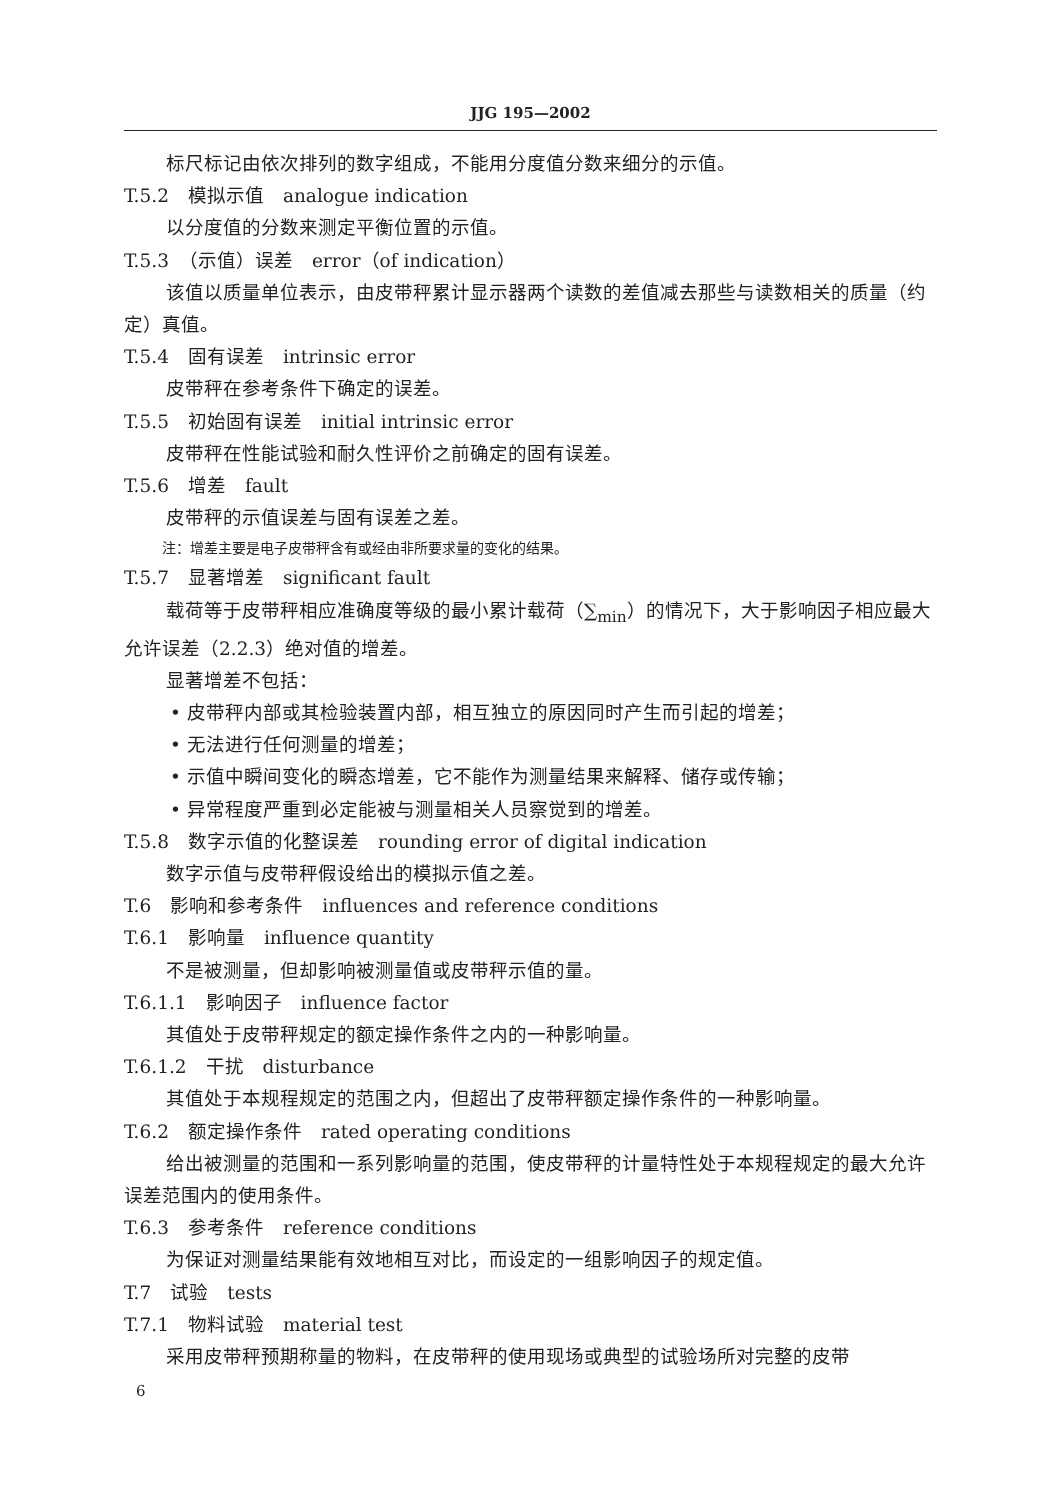JJG 195—2002
标尺标记由依次排列的数字组成，不能用分度值分数来细分的示值。
T.5.2　模拟示值　analogue indication
以分度值的分数来测定平衡位置的示值。
T.5.3　（示值）误差　error（of indication）
该值以质量单位表示，由皮带秤累计显示器两个读数的差值减去那些与读数相关的质量（约定）真值。
T.5.4　固有误差　intrinsic error
皮带秤在参考条件下确定的误差。
T.5.5　初始固有误差　initial intrinsic error
皮带秤在性能试验和耐久性评价之前确定的固有误差。
T.5.6　增差　fault
皮带秤的示值误差与固有误差之差。
注：增差主要是电子皮带秤含有或经由非所要求量的变化的结果。
T.5.7　显著增差　significant fault
载荷等于皮带秤相应准确度等级的最小累计载荷（∑<sub>min</sub>）的情况下，大于影响因子相应最大允许误差（2.2.3）绝对值的增差。
显著增差不包括：
• 皮带秤内部或其检验装置内部，相互独立的原因同时产生而引起的增差；
• 无法进行任何测量的增差；
• 示值中瞬间变化的瞬态增差，它不能作为测量结果来解释、储存或传输；
• 异常程度严重到必定能被与测量相关人员察觉到的增差。
T.5.8　数字示值的化整误差　rounding error of digital indication
数字示值与皮带秤假设给出的模拟示值之差。
T.6　影响和参考条件　influences and reference conditions
T.6.1　影响量　influence quantity
不是被测量，但却影响被测量值或皮带秤示值的量。
T.6.1.1　影响因子　influence factor
其值处于皮带秤规定的额定操作条件之内的一种影响量。
T.6.1.2　干扰　disturbance
其值处于本规程规定的范围之内，但超出了皮带秤额定操作条件的一种影响量。
T.6.2　额定操作条件　rated operating conditions
给出被测量的范围和一系列影响量的范围，使皮带秤的计量特性处于本规程规定的最大允许误差范围内的使用条件。
T.6.3　参考条件　reference conditions
为保证对测量结果能有效地相互对比，而设定的一组影响因子的规定值。
T.7　试验　tests
T.7.1　物料试验　material test
采用皮带秤预期称量的物料，在皮带秤的使用现场或典型的试验场所对完整的皮带
6